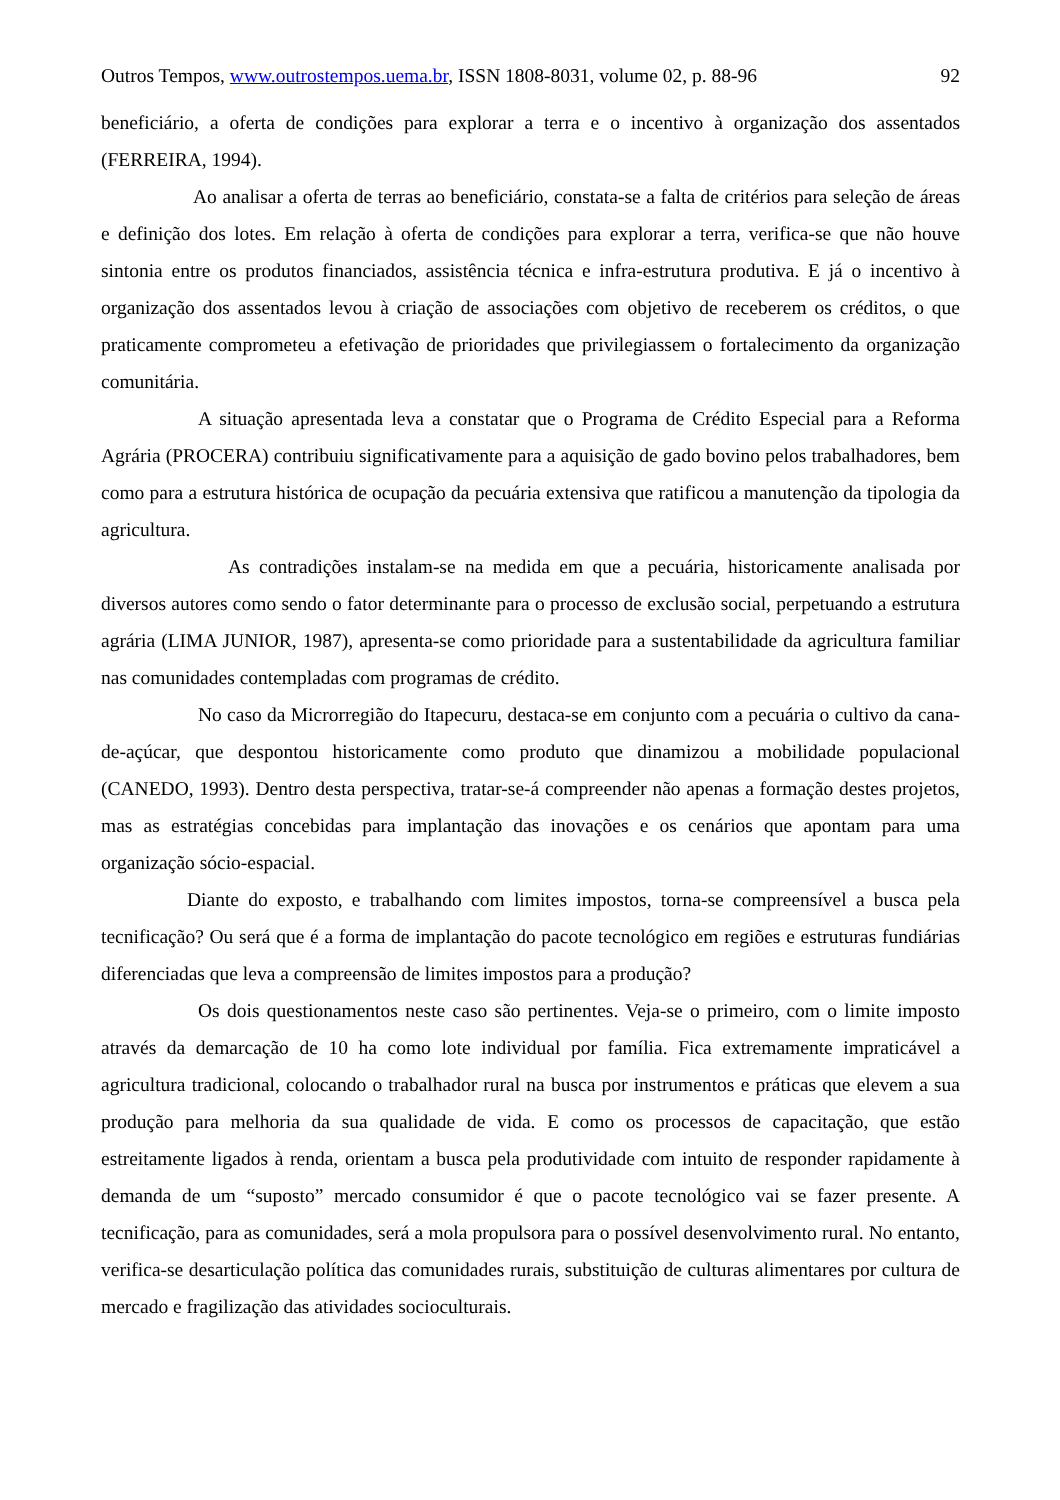Outros Tempos, www.outrostempos.uema.br, ISSN 1808-8031, volume 02, p. 88-96 92
beneficiário, a oferta de condições para explorar a terra e o incentivo à organização dos assentados (FERREIRA, 1994).
Ao analisar a oferta de terras ao beneficiário, constata-se a falta de critérios para seleção de áreas e definição dos lotes. Em relação à oferta de condições para explorar a terra, verifica-se que não houve sintonia entre os produtos financiados, assistência técnica e infra-estrutura produtiva. E já o incentivo à organização dos assentados levou à criação de associações com objetivo de receberem os créditos, o que praticamente comprometeu a efetivação de prioridades que privilegiassem o fortalecimento da organização comunitária.
A situação apresentada leva a constatar que o Programa de Crédito Especial para a Reforma Agrária (PROCERA) contribuiu significativamente para a aquisição de gado bovino pelos trabalhadores, bem como para a estrutura histórica de ocupação da pecuária extensiva que ratificou a manutenção da tipologia da agricultura.
As contradições instalam-se na medida em que a pecuária, historicamente analisada por diversos autores como sendo o fator determinante para o processo de exclusão social, perpetuando a estrutura agrária (LIMA JUNIOR, 1987), apresenta-se como prioridade para a sustentabilidade da agricultura familiar nas comunidades contempladas com programas de crédito.
No caso da Microrregião do Itapecuru, destaca-se em conjunto com a pecuária o cultivo da cana-de-açúcar, que despontou historicamente como produto que dinamizou a mobilidade populacional (CANEDO, 1993). Dentro desta perspectiva, tratar-se-á compreender não apenas a formação destes projetos, mas as estratégias concebidas para implantação das inovações e os cenários que apontam para uma organização sócio-espacial.
Diante do exposto, e trabalhando com limites impostos, torna-se compreensível a busca pela tecnificação? Ou será que é a forma de implantação do pacote tecnológico em regiões e estruturas fundiárias diferenciadas que leva a compreensão de limites impostos para a produção?
Os dois questionamentos neste caso são pertinentes. Veja-se o primeiro, com o limite imposto através da demarcação de 10 ha como lote individual por família. Fica extremamente impraticável a agricultura tradicional, colocando o trabalhador rural na busca por instrumentos e práticas que elevem a sua produção para melhoria da sua qualidade de vida. E como os processos de capacitação, que estão estreitamente ligados à renda, orientam a busca pela produtividade com intuito de responder rapidamente à demanda de um “suposto” mercado consumidor é que o pacote tecnológico vai se fazer presente. A tecnificação, para as comunidades, será a mola propulsora para o possível desenvolvimento rural. No entanto, verifica-se desarticulação política das comunidades rurais, substituição de culturas alimentares por cultura de mercado e fragilização das atividades socioculturais.